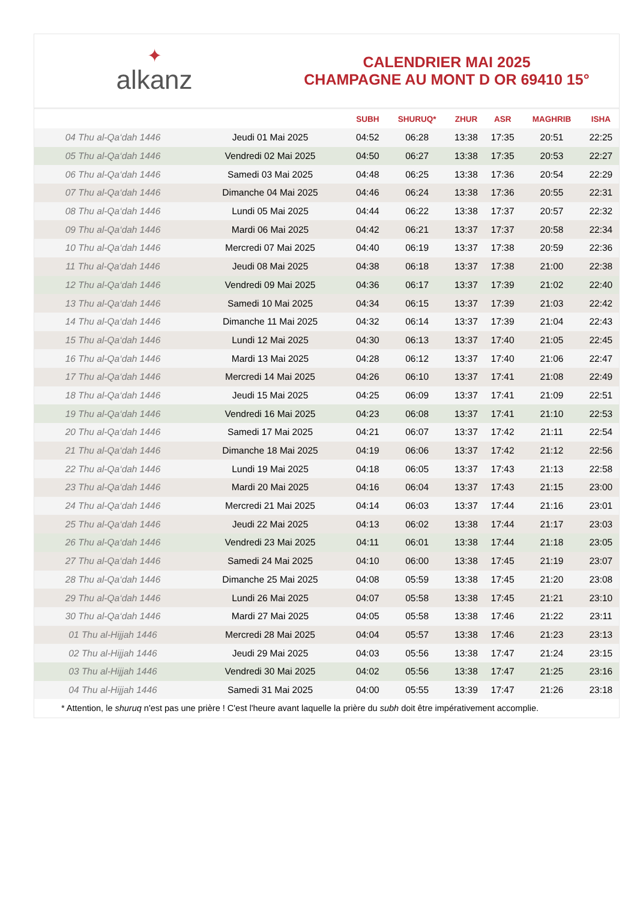✦
alkanz
CALENDRIER MAI 2025
CHAMPAGNE AU MONT D OR 69410 15°
| | | SUBH | SHURUQ* | ZHUR | ASR | MAGHRIB | ISHA |
| --- | --- | --- | --- | --- | --- | --- | --- |
| 04 Thu al-Qa‘dah 1446 | Jeudi 01 Mai 2025 | 04:52 | 06:28 | 13:38 | 17:35 | 20:51 | 22:25 |
| 05 Thu al-Qa‘dah 1446 | Vendredi 02 Mai 2025 | 04:50 | 06:27 | 13:38 | 17:35 | 20:53 | 22:27 |
| 06 Thu al-Qa‘dah 1446 | Samedi 03 Mai 2025 | 04:48 | 06:25 | 13:38 | 17:36 | 20:54 | 22:29 |
| 07 Thu al-Qa‘dah 1446 | Dimanche 04 Mai 2025 | 04:46 | 06:24 | 13:38 | 17:36 | 20:55 | 22:31 |
| 08 Thu al-Qa‘dah 1446 | Lundi 05 Mai 2025 | 04:44 | 06:22 | 13:38 | 17:37 | 20:57 | 22:32 |
| 09 Thu al-Qa‘dah 1446 | Mardi 06 Mai 2025 | 04:42 | 06:21 | 13:37 | 17:37 | 20:58 | 22:34 |
| 10 Thu al-Qa‘dah 1446 | Mercredi 07 Mai 2025 | 04:40 | 06:19 | 13:37 | 17:38 | 20:59 | 22:36 |
| 11 Thu al-Qa‘dah 1446 | Jeudi 08 Mai 2025 | 04:38 | 06:18 | 13:37 | 17:38 | 21:00 | 22:38 |
| 12 Thu al-Qa‘dah 1446 | Vendredi 09 Mai 2025 | 04:36 | 06:17 | 13:37 | 17:39 | 21:02 | 22:40 |
| 13 Thu al-Qa‘dah 1446 | Samedi 10 Mai 2025 | 04:34 | 06:15 | 13:37 | 17:39 | 21:03 | 22:42 |
| 14 Thu al-Qa‘dah 1446 | Dimanche 11 Mai 2025 | 04:32 | 06:14 | 13:37 | 17:39 | 21:04 | 22:43 |
| 15 Thu al-Qa‘dah 1446 | Lundi 12 Mai 2025 | 04:30 | 06:13 | 13:37 | 17:40 | 21:05 | 22:45 |
| 16 Thu al-Qa‘dah 1446 | Mardi 13 Mai 2025 | 04:28 | 06:12 | 13:37 | 17:40 | 21:06 | 22:47 |
| 17 Thu al-Qa‘dah 1446 | Mercredi 14 Mai 2025 | 04:26 | 06:10 | 13:37 | 17:41 | 21:08 | 22:49 |
| 18 Thu al-Qa‘dah 1446 | Jeudi 15 Mai 2025 | 04:25 | 06:09 | 13:37 | 17:41 | 21:09 | 22:51 |
| 19 Thu al-Qa‘dah 1446 | Vendredi 16 Mai 2025 | 04:23 | 06:08 | 13:37 | 17:41 | 21:10 | 22:53 |
| 20 Thu al-Qa‘dah 1446 | Samedi 17 Mai 2025 | 04:21 | 06:07 | 13:37 | 17:42 | 21:11 | 22:54 |
| 21 Thu al-Qa‘dah 1446 | Dimanche 18 Mai 2025 | 04:19 | 06:06 | 13:37 | 17:42 | 21:12 | 22:56 |
| 22 Thu al-Qa‘dah 1446 | Lundi 19 Mai 2025 | 04:18 | 06:05 | 13:37 | 17:43 | 21:13 | 22:58 |
| 23 Thu al-Qa‘dah 1446 | Mardi 20 Mai 2025 | 04:16 | 06:04 | 13:37 | 17:43 | 21:15 | 23:00 |
| 24 Thu al-Qa‘dah 1446 | Mercredi 21 Mai 2025 | 04:14 | 06:03 | 13:37 | 17:44 | 21:16 | 23:01 |
| 25 Thu al-Qa‘dah 1446 | Jeudi 22 Mai 2025 | 04:13 | 06:02 | 13:38 | 17:44 | 21:17 | 23:03 |
| 26 Thu al-Qa‘dah 1446 | Vendredi 23 Mai 2025 | 04:11 | 06:01 | 13:38 | 17:44 | 21:18 | 23:05 |
| 27 Thu al-Qa‘dah 1446 | Samedi 24 Mai 2025 | 04:10 | 06:00 | 13:38 | 17:45 | 21:19 | 23:07 |
| 28 Thu al-Qa‘dah 1446 | Dimanche 25 Mai 2025 | 04:08 | 05:59 | 13:38 | 17:45 | 21:20 | 23:08 |
| 29 Thu al-Qa‘dah 1446 | Lundi 26 Mai 2025 | 04:07 | 05:58 | 13:38 | 17:45 | 21:21 | 23:10 |
| 30 Thu al-Qa‘dah 1446 | Mardi 27 Mai 2025 | 04:05 | 05:58 | 13:38 | 17:46 | 21:22 | 23:11 |
| 01 Thu al-Hijjah 1446 | Mercredi 28 Mai 2025 | 04:04 | 05:57 | 13:38 | 17:46 | 21:23 | 23:13 |
| 02 Thu al-Hijjah 1446 | Jeudi 29 Mai 2025 | 04:03 | 05:56 | 13:38 | 17:47 | 21:24 | 23:15 |
| 03 Thu al-Hijjah 1446 | Vendredi 30 Mai 2025 | 04:02 | 05:56 | 13:38 | 17:47 | 21:25 | 23:16 |
| 04 Thu al-Hijjah 1446 | Samedi 31 Mai 2025 | 04:00 | 05:55 | 13:39 | 17:47 | 21:26 | 23:18 |
* Attention, le shuruq n'est pas une prière ! C'est l'heure avant laquelle la prière du subh doit être impérativement accomplie.